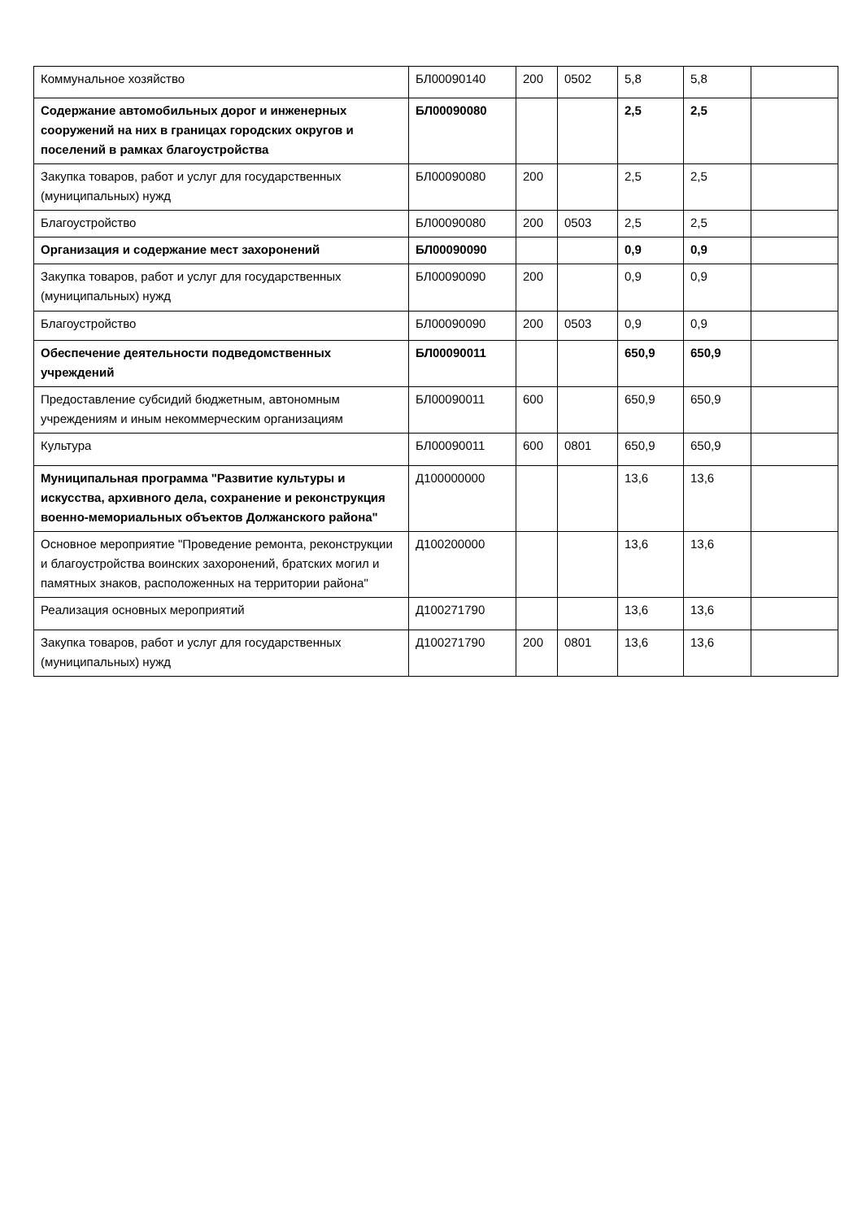| Коммунальное хозяйство | БЛ00090140 | 200 | 0502 | 5,8 | 5,8 | |
| Содержание автомобильных дорог и инженерных сооружений на них в границах городских округов и поселений в рамках благоустройства | БЛ00090080 | | | 2,5 | 2,5 | |
| Закупка товаров, работ и услуг для государственных (муниципальных) нужд | БЛ00090080 | 200 | | 2,5 | 2,5 | |
| Благоустройство | БЛ00090080 | 200 | 0503 | 2,5 | 2,5 | |
| Организация и содержание мест захоронений | БЛ00090090 | | | 0,9 | 0,9 | |
| Закупка товаров, работ и услуг для государственных (муниципальных) нужд | БЛ00090090 | 200 | | 0,9 | 0,9 | |
| Благоустройство | БЛ00090090 | 200 | 0503 | 0,9 | 0,9 | |
| Обеспечение деятельности подведомственных учреждений | БЛ00090011 | | | 650,9 | 650,9 | |
| Предоставление субсидий бюджетным, автономным учреждениям и иным некоммерческим организациям | БЛ00090011 | 600 | | 650,9 | 650,9 | |
| Культура | БЛ00090011 | 600 | 0801 | 650,9 | 650,9 | |
| Муниципальная программа "Развитие культуры и искусства, архивного дела, сохранение и реконструкция военно-мемориальных объектов Должанского района" | Д100000000 | | | 13,6 | 13,6 | |
| Основное мероприятие "Проведение ремонта, реконструкции и благоустройства воинских захоронений, братских могил и памятных знаков, расположенных на территории района" | Д100200000 | | | 13,6 | 13,6 | |
| Реализация основных мероприятий | Д100271790 | | | 13,6 | 13,6 | |
| Закупка товаров, работ и услуг для государственных (муниципальных) нужд | Д100271790 | 200 | 0801 | 13,6 | 13,6 | |